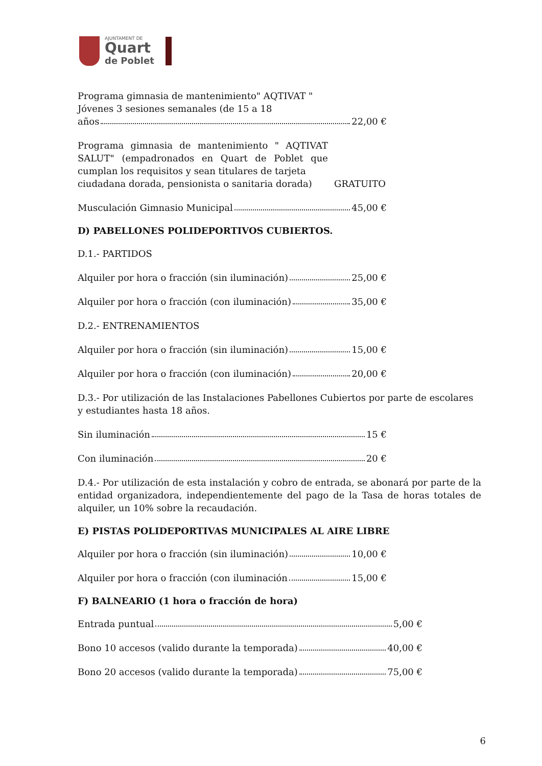AJUNTAMENT DE
Quart
de Poblet
Programa gimnasia de mantenimiento" AQTIVAT "
Jóvenes 3 sesiones semanales (de 15 a 18
años 22,00 €
Programa gimnasia de mantenimiento " AQTIVAT SALUT" (empadronados en Quart de Poblet que cumplan los requisitos y sean titulares de tarjeta
ciudadana dorada, pensionista o sanitaria dorada) GRATUITO
Musculación Gimnasio Municipal 45,00 €
D) PABELLONES POLIDEPORTIVOS CUBIERTOS.
D.1.- PARTIDOS
Alquiler por hora o fracción (sin iluminación) 25,00 €
Alquiler por hora o fracción (con iluminación) 35,00 €
D.2.- ENTRENAMIENTOS
Alquiler por hora o fracción (sin iluminación) 15,00 €
Alquiler por hora o fracción (con iluminación) 20,00 €
D.3.- Por utilización de las Instalaciones Pabellones Cubiertos por parte de escolares y estudiantes hasta 18 años.
Sin iluminación 15 €
Con iluminación 20 €
D.4.- Por utilización de esta instalación y cobro de entrada, se abonará por parte de la entidad organizadora, independientemente del pago de la Tasa de horas totales de alquiler, un 10% sobre la recaudación.
E) PISTAS POLIDEPORTIVAS MUNICIPALES AL AIRE LIBRE
Alquiler por hora o fracción (sin iluminación) 10,00 €
Alquiler por hora o fracción (con iluminación 15,00 €
F) BALNEARIO (1 hora o fracción de hora)
Entrada puntual 5,00 €
Bono 10 accesos (valido durante la temporada) 40,00 €
Bono 20 accesos (valido durante la temporada) 75,00 €
6